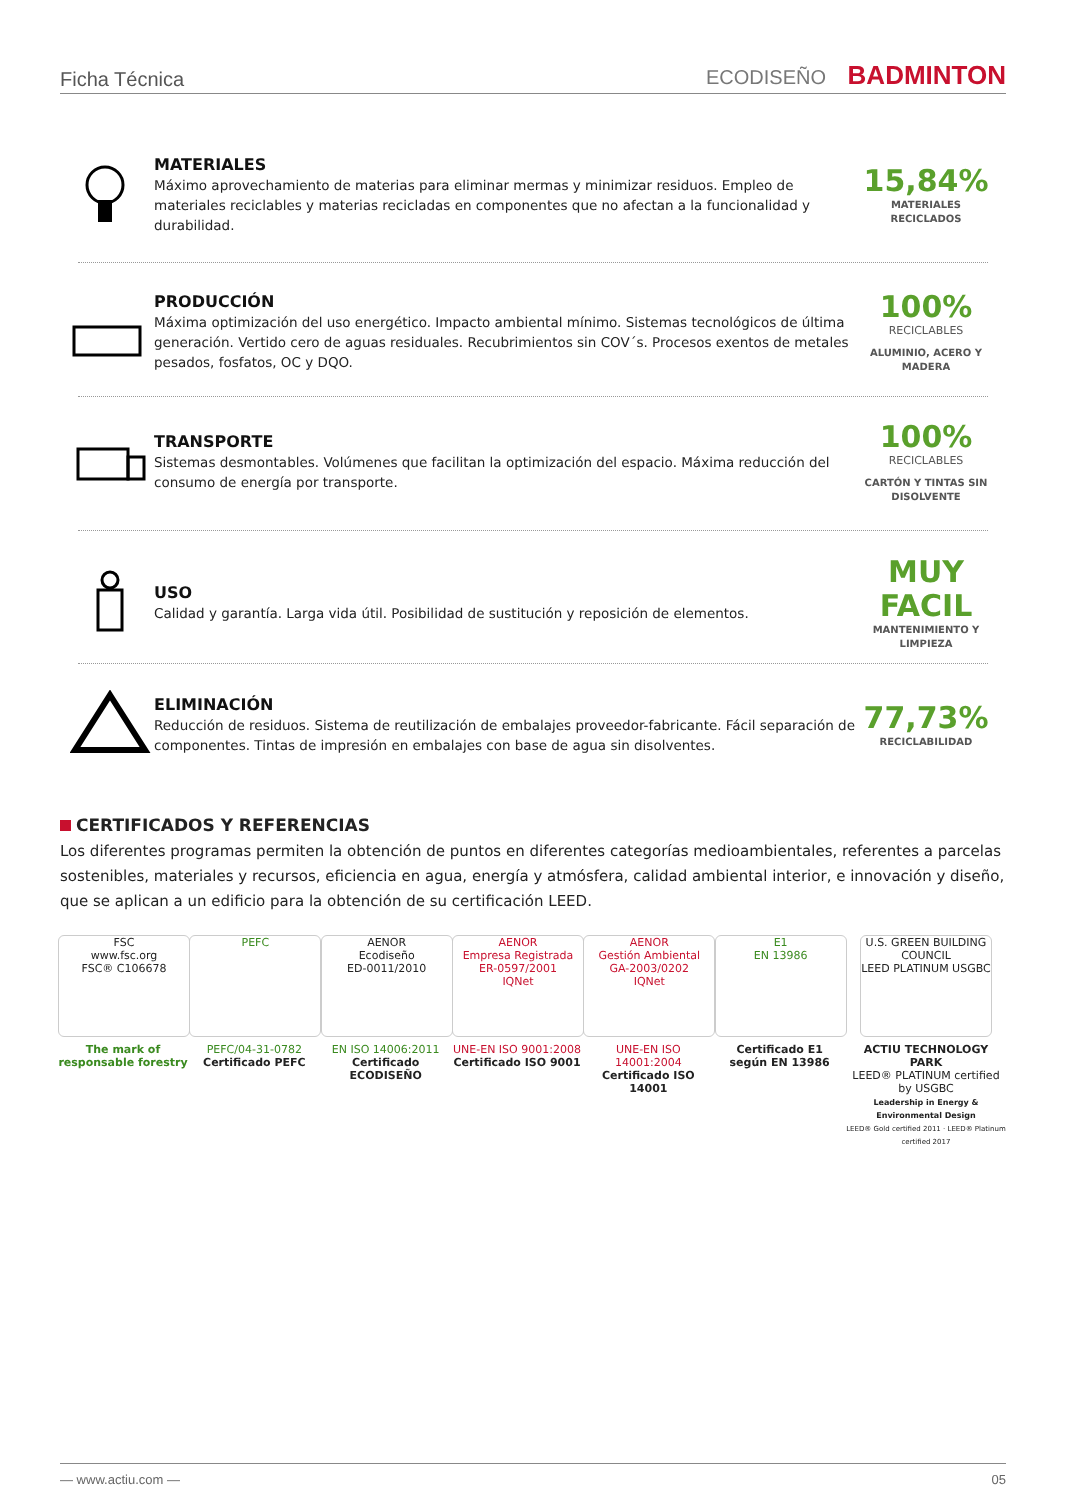Ficha Técnica ECODISEÑO BADMINTON
MATERIALES
Máximo aprovechamiento de materias para eliminar mermas y minimizar residuos. Empleo de materiales reciclables y materias recicladas en componentes que no afectan a la funcionalidad y durabilidad.
15,84%
MATERIALES
RECICLADOS
PRODUCCIÓN
Máxima optimización del uso energético. Impacto ambiental mínimo. Sistemas tecnológicos de última generación. Vertido cero de aguas residuales. Recubrimientos sin COV´s. Procesos exentos de metales pesados, fosfatos, OC y DQO.
100%
RECICLABLES
ALUMINIO, ACERO Y
MADERA
TRANSPORTE
Sistemas desmontables. Volúmenes que facilitan la optimización del espacio. Máxima reducción del consumo de energía por transporte.
100%
RECICLABLES
CARTÓN Y TINTAS SIN
DISOLVENTE
USO
Calidad y garantía. Larga vida útil. Posibilidad de sustitución y reposición de elementos.
MUY FACIL
MANTENIMIENTO Y
LIMPIEZA
ELIMINACIÓN
Reducción de residuos. Sistema de reutilización de embalajes proveedor-fabricante. Fácil separación de componentes. Tintas de impresión en embalajes con base de agua sin disolventes.
77,73%
RECICLABILIDAD
CERTIFICADOS Y REFERENCIAS
Los diferentes programas permiten la obtención de puntos en diferentes categorías medioambientales, referentes a parcelas sostenibles, materiales y recursos, eficiencia en agua, energía y atmósfera, calidad ambiental interior, e innovación y diseño, que se aplican a un edificio para la obtención de su certificación LEED.
FSC
www.fsc.org
FSC® C106678
The mark of responsable forestry
PEFC
PEFC/04-31-0782
Certificado PEFC
AENOR
Ecodiseño
ED-0011/2010
EN ISO 14006:2011
Certificado ECODISEÑO
AENOR
Empresa Registrada
ER-0597/2001
IQNet
UNE-EN ISO 9001:2008
Certificado ISO 9001
AENOR
Gestión Ambiental
GA-2003/0202
IQNet
UNE-EN ISO 14001:2004
Certificado ISO 14001
E1
EN 13986
Certificado E1
según EN 13986
U.S. GREEN BUILDING COUNCIL
LEED PLATINUM USGBC
ACTIU TECHNOLOGY PARK
LEED® PLATINUM certified by USGBC
Leadership in Energy & Environmental Design
LEED® Gold certified 2011 · LEED® Platinum certified 2017
— www.actiu.com — 05